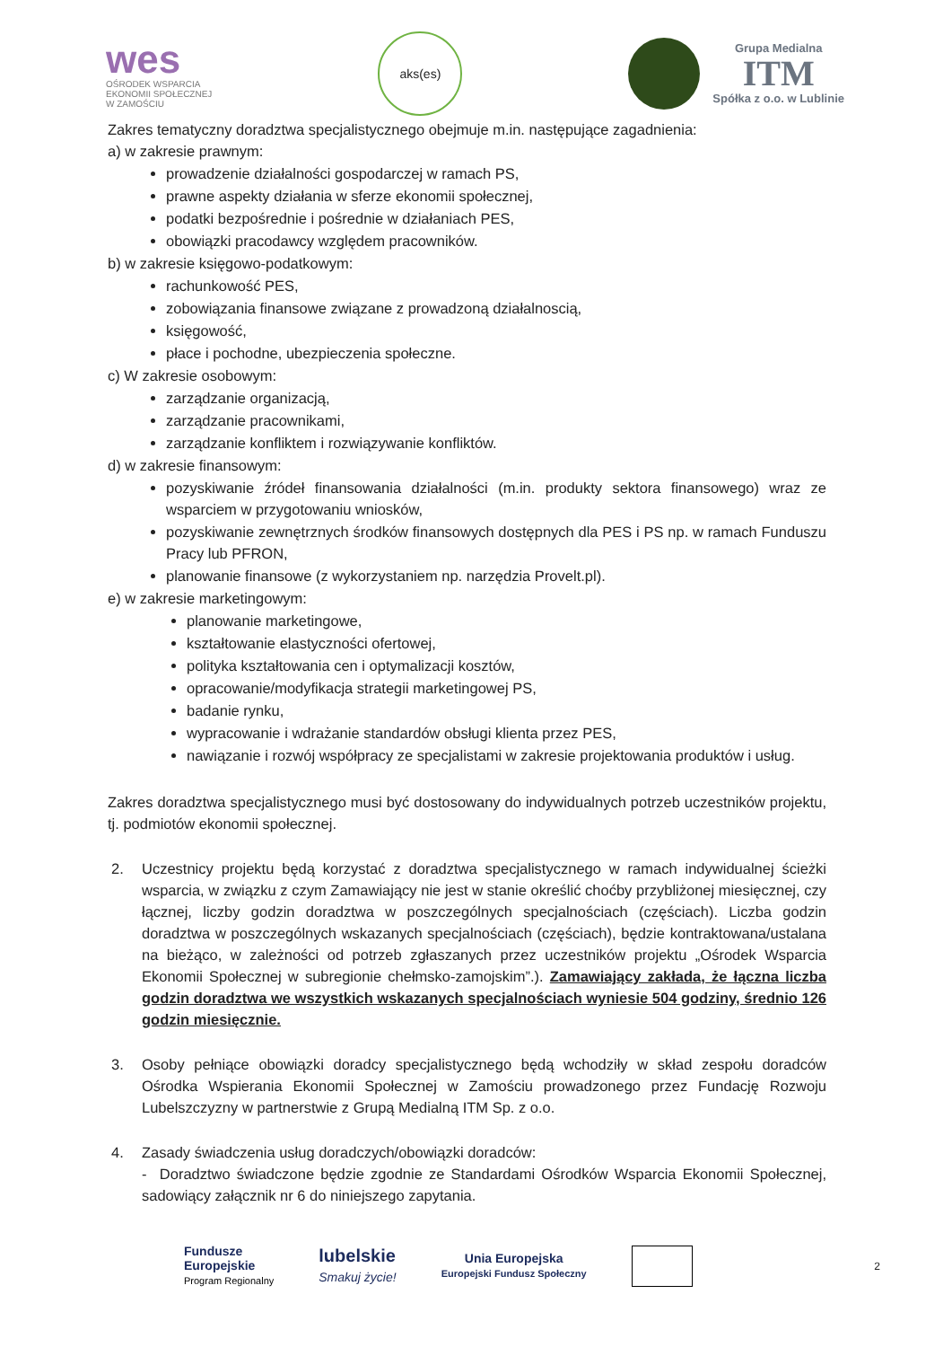wes
OŚRODEK WSPARCIA
EKONOMII SPOŁECZNEJ
W ZAMOŚCIU
aks(es)
Grupa Medialna
ITM
Spółka z o.o. w Lublinie
Zakres tematyczny doradztwa specjalistycznego obejmuje m.in. następujące zagadnienia:
a) w zakresie prawnym:
prowadzenie działalności gospodarczej w ramach PS,
prawne aspekty działania w sferze ekonomii społecznej,
podatki bezpośrednie i pośrednie w działaniach PES,
obowiązki pracodawcy względem pracowników.
b) w zakresie księgowo-podatkowym:
rachunkowość PES,
zobowiązania finansowe związane z prowadzoną działalnoscią,
księgowość,
płace i pochodne, ubezpieczenia społeczne.
c) W zakresie osobowym:
zarządzanie organizacją,
zarządzanie pracownikami,
zarządzanie konfliktem i rozwiązywanie konfliktów.
d) w zakresie finansowym:
pozyskiwanie źródeł finansowania działalności (m.in. produkty sektora finansowego) wraz ze wsparciem w przygotowaniu wniosków,
pozyskiwanie zewnętrznych środków finansowych dostępnych dla PES i PS np. w ramach Funduszu Pracy lub PFRON,
planowanie finansowe (z wykorzystaniem np. narzędzia Provelt.pl).
e) w zakresie marketingowym:
planowanie marketingowe,
kształtowanie elastyczności ofertowej,
polityka kształtowania cen i optymalizacji kosztów,
opracowanie/modyfikacja strategii marketingowej PS,
badanie rynku,
wypracowanie i wdrażanie standardów obsługi klienta przez PES,
nawiązanie i rozwój współpracy ze specjalistami w zakresie projektowania produktów i usług.
Zakres doradztwa specjalistycznego musi być dostosowany do indywidualnych potrzeb uczestników projektu, tj. podmiotów ekonomii społecznej.
2. Uczestnicy projektu będą korzystać z doradztwa specjalistycznego w ramach indywidualnej ścieżki wsparcia, w związku z czym Zamawiający nie jest w stanie określić choćby przybliżonej miesięcznej, czy łącznej, liczby godzin doradztwa w poszczególnych specjalnościach (częściach). Liczba godzin doradztwa w poszczególnych wskazanych specjalnościach (częściach), będzie kontraktowana/ustalana na bieżąco, w zależności od potrzeb zgłaszanych przez uczestników projektu „Ośrodek Wsparcia Ekonomii Społecznej w subregionie chełmsko-zamojskim”.). Zamawiający zakłada, że łączna liczba godzin doradztwa we wszystkich wskazanych specjalnościach wyniesie 504 godziny, średnio 126 godzin miesięcznie.
3. Osoby pełniące obowiązki doradcy specjalistycznego będą wchodziły w skład zespołu doradców Ośrodka Wspierania Ekonomii Społecznej w Zamościu prowadzonego przez Fundację Rozwoju Lubelszczyzny w partnerstwie z Grupą Medialną ITM Sp. z o.o.
4. Zasady świadczenia usług doradczych/obowiązki doradców:
- Doradztwo świadczone będzie zgodnie ze Standardami Ośrodków Wsparcia Ekonomii Społecznej, sadowiący załącznik nr 6 do niniejszego zapytania.
Fundusze
Europejskie
Program Regionalny
lubelskie
Smakuj życie!
Unia Europejska
Europejski Fundusz Społeczny
2